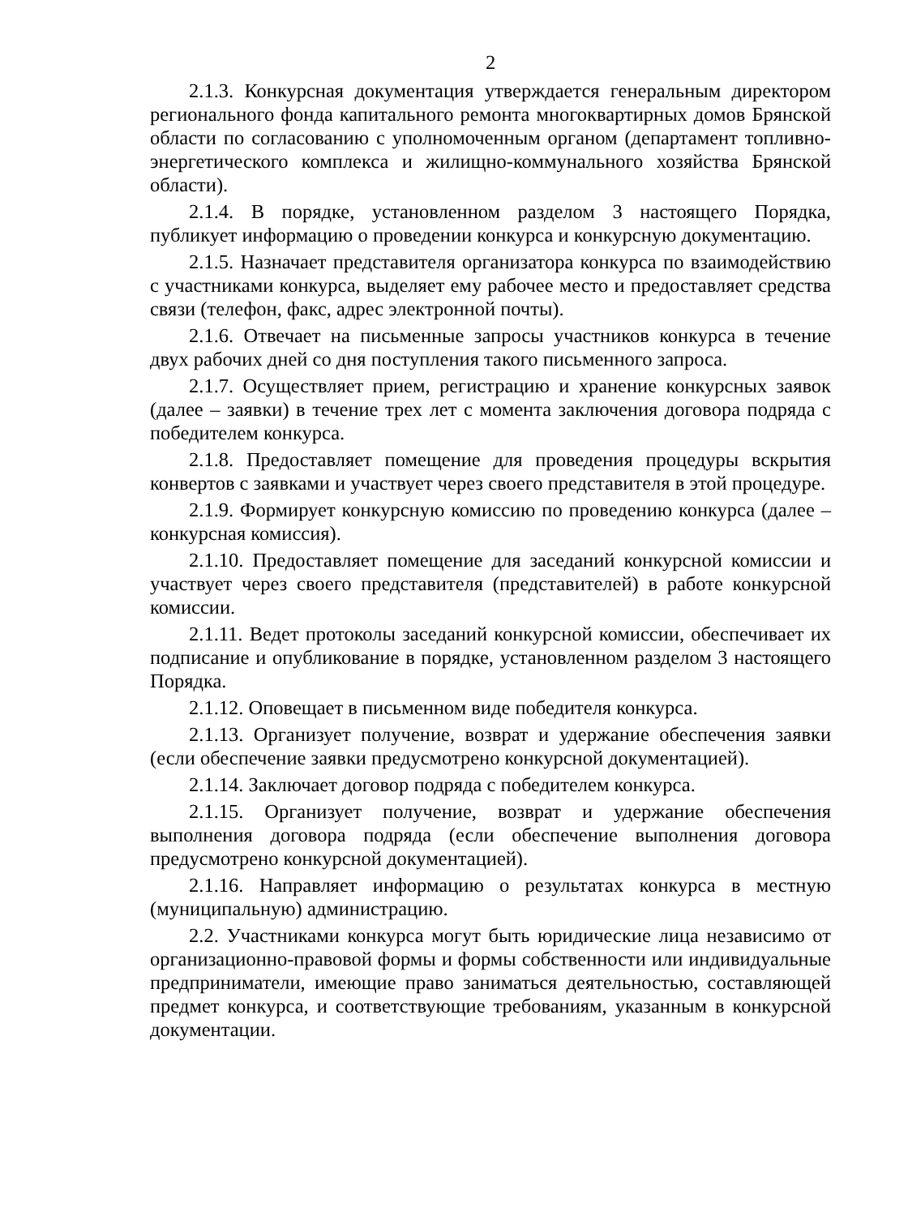2
2.1.3. Конкурсная документация утверждается генеральным директором регионального фонда капитального ремонта многоквартирных домов Брянской области по согласованию с уполномоченным органом (департамент топливно-энергетического комплекса и жилищно-коммунального хозяйства Брянской области).
2.1.4. В порядке, установленном разделом 3 настоящего Порядка, публикует информацию о проведении конкурса и конкурсную документацию.
2.1.5. Назначает представителя организатора конкурса по взаимодействию с участниками конкурса, выделяет ему рабочее место и предоставляет средства связи (телефон, факс, адрес электронной почты).
2.1.6. Отвечает на письменные запросы участников конкурса в течение двух рабочих дней со дня поступления такого письменного запроса.
2.1.7. Осуществляет прием, регистрацию и хранение конкурсных заявок (далее – заявки) в течение трех лет с момента заключения договора подряда с победителем конкурса.
2.1.8. Предоставляет помещение для проведения процедуры вскрытия конвертов с заявками и участвует через своего представителя в этой процедуре.
2.1.9. Формирует конкурсную комиссию по проведению конкурса (далее – конкурсная комиссия).
2.1.10. Предоставляет помещение для заседаний конкурсной комиссии и участвует через своего представителя (представителей) в работе конкурсной комиссии.
2.1.11. Ведет протоколы заседаний конкурсной комиссии, обеспечивает их подписание и опубликование в порядке, установленном разделом 3 настоящего Порядка.
2.1.12. Оповещает в письменном виде победителя конкурса.
2.1.13. Организует получение, возврат и удержание обеспечения заявки (если обеспечение заявки предусмотрено конкурсной документацией).
2.1.14. Заключает договор подряда с победителем конкурса.
2.1.15. Организует получение, возврат и удержание обеспечения выполнения договора подряда (если обеспечение выполнения договора предусмотрено конкурсной документацией).
2.1.16. Направляет информацию о результатах конкурса в местную (муниципальную) администрацию.
2.2. Участниками конкурса могут быть юридические лица независимо от организационно-правовой формы и формы собственности или индивидуальные предприниматели, имеющие право заниматься деятельностью, составляющей предмет конкурса, и соответствующие требованиям, указанным в конкурсной документации.